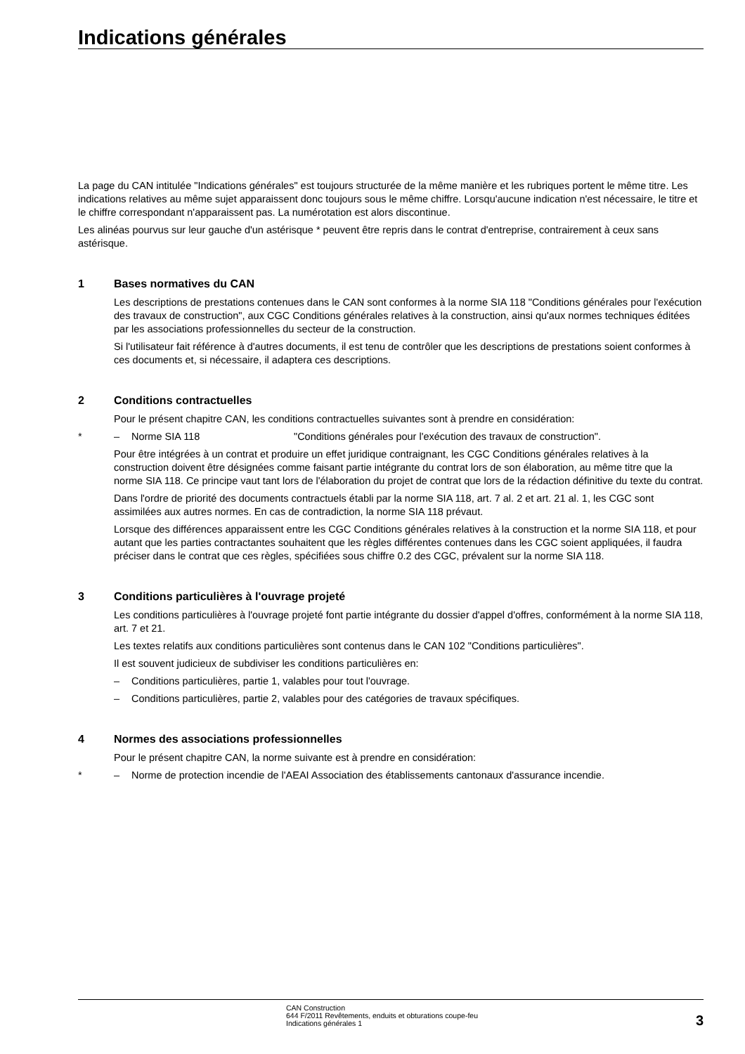Indications générales
La page du CAN intitulée "Indications générales" est toujours structurée de la même manière et les rubriques portent le même titre. Les indications relatives au même sujet apparaissent donc toujours sous le même chiffre. Lorsqu'aucune indication n'est nécessaire, le titre et le chiffre correspondant n'apparaissent pas. La numérotation est alors discontinue.
Les alinéas pourvus sur leur gauche d'un astérisque * peuvent être repris dans le contrat d'entreprise, contrairement à ceux sans astérisque.
1 Bases normatives du CAN
Les descriptions de prestations contenues dans le CAN sont conformes à la norme SIA 118 "Conditions générales pour l'exécution des travaux de construction", aux CGC Conditions générales relatives à la construction, ainsi qu'aux normes techniques éditées par les associations professionnelles du secteur de la construction.
Si l'utilisateur fait référence à d'autres documents, il est tenu de contrôler que les descriptions de prestations soient conformes à ces documents et, si nécessaire, il adaptera ces descriptions.
2 Conditions contractuelles
Pour le présent chapitre CAN, les conditions contractuelles suivantes sont à prendre en considération:
* – Norme SIA 118 "Conditions générales pour l'exécution des travaux de construction".
Pour être intégrées à un contrat et produire un effet juridique contraignant, les CGC Conditions générales relatives à la construction doivent être désignées comme faisant partie intégrante du contrat lors de son élaboration, au même titre que la norme SIA 118. Ce principe vaut tant lors de l'élaboration du projet de contrat que lors de la rédaction définitive du texte du contrat.
Dans l'ordre de priorité des documents contractuels établi par la norme SIA 118, art. 7 al. 2 et art. 21 al. 1, les CGC sont assimilées aux autres normes. En cas de contradiction, la norme SIA 118 prévaut.
Lorsque des différences apparaissent entre les CGC Conditions générales relatives à la construction et la norme SIA 118, et pour autant que les parties contractantes souhaitent que les règles différentes contenues dans les CGC soient appliquées, il faudra préciser dans le contrat que ces règles, spécifiées sous chiffre 0.2 des CGC, prévalent sur la norme SIA 118.
3 Conditions particulières à l'ouvrage projeté
Les conditions particulières à l'ouvrage projeté font partie intégrante du dossier d'appel d'offres, conformément à la norme SIA 118, art. 7 et 21.
Les textes relatifs aux conditions particulières sont contenus dans le CAN 102 "Conditions particulières".
Il est souvent judicieux de subdiviser les conditions particulières en:
– Conditions particulières, partie 1, valables pour tout l'ouvrage.
– Conditions particulières, partie 2, valables pour des catégories de travaux spécifiques.
4 Normes des associations professionnelles
Pour le présent chapitre CAN, la norme suivante est à prendre en considération:
* – Norme de protection incendie de l'AEAI Association des établissements cantonaux d'assurance incendie.
CAN Construction
644 F/2011 Revêtements, enduits et obturations coupe-feu
Indications générales 1
3